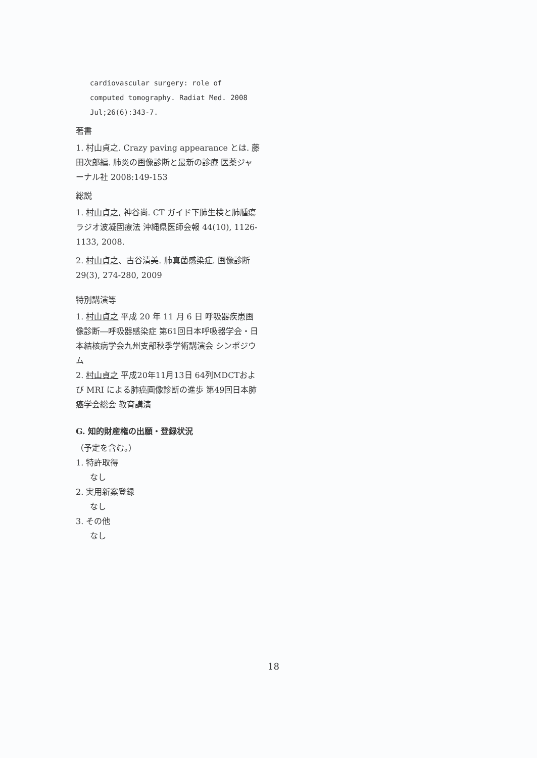cardiovascular surgery: role of computed tomography. Radiat Med. 2008 Jul;26(6):343-7.
著書
1. 村山貞之. Crazy paving appearance とは. 藤田次郎編. 肺炎の画像診断と最新の診療 医薬ジャーナル社 2008:149-153
総説
1. 村山貞之, 神谷尚. CT ガイド下肺生検と肺腫瘍ラジオ波凝固療法 沖縄県医師会報 44(10), 1126-1133, 2008.
2. 村山貞之、古谷清美. 肺真菌感染症. 画像診断 29(3), 274-280, 2009
特別講演等
1. 村山貞之 平成 20 年 11 月 6 日 呼吸器疾患画像診断―呼吸器感染症 第61回日本呼吸器学会・日本結核病学会九州支部秋季学術講演会 シンポジウム
2. 村山貞之 平成20年11月13日 64列MDCTおよび MRI による肺癌画像診断の進歩 第49回日本肺癌学会総会 教育講演
G. 知的財産権の出願・登録状況
（予定を含む。）
1. 特許取得
なし
2. 実用新案登録
なし
3. その他
なし
18